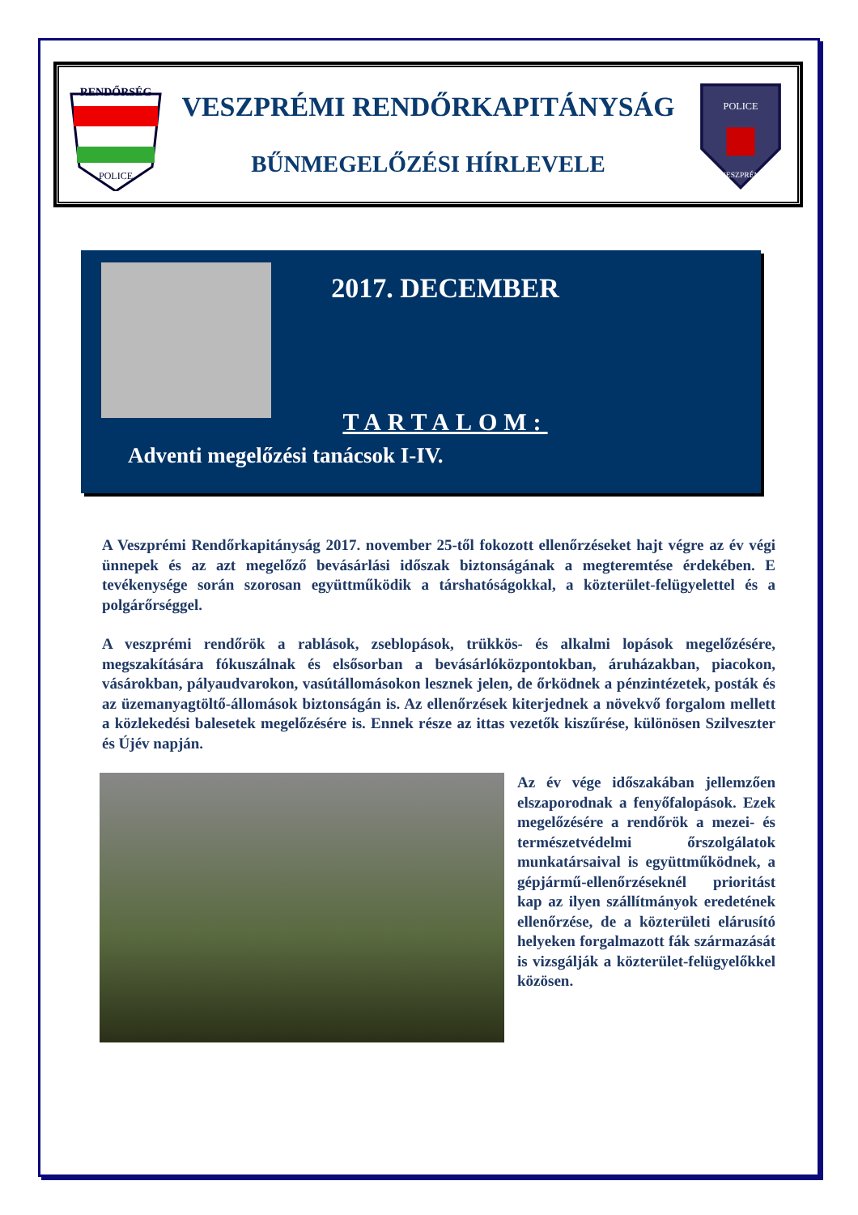RENDŐRSÉG
POLICE
VESZPRÉMI RENDŐRKAPITÁNYSÁG
BŰNMEGELŐZÉSI HÍRLEVELE
POLICE
VESZPRÉM
2017. DECEMBER
TARTALOM:
Adventi megelőzési tanácsok I-IV.
A Veszprémi Rendőrkapitányság 2017. november 25-től fokozott ellenőrzéseket hajt végre az év végi ünnepek és az azt megelőző bevásárlási időszak biztonságának a megteremtése érdekében. E tevékenysége során szorosan együttműködik a társhatóságokkal, a közterület-felügyelettel és a polgárőrséggel.
A veszprémi rendőrök a rablások, zseblopások, trükkös- és alkalmi lopások megelőzésére, megszakítására fókuszálnak és elsősorban a bevásárlóközpontokban, áruházakban, piacokon, vásárokban, pályaudvarokon, vasútállomásokon lesznek jelen, de őrködnek a pénzintézetek, posták és az üzemanyagtöltő-állomások biztonságán is. Az ellenőrzések kiterjednek a növekvő forgalom mellett a közlekedési balesetek megelőzésére is. Ennek része az ittas vezetők kiszűrése, különösen Szilveszter és Újév napján.
Az év vége időszakában jellemzően elszaporodnak a fenyőfalopások. Ezek megelőzésére a rendőrök a mezei- és természetvédelmi őrszolgálatok munkatársaival is együttműködnek, a gépjármű-ellenőrzéseknél prioritást kap az ilyen szállítmányok eredetének ellenőrzése, de a közterületi elárusító helyeken forgalmazott fák származását is vizsgálják a közterület-felügyelőkkel közösen.